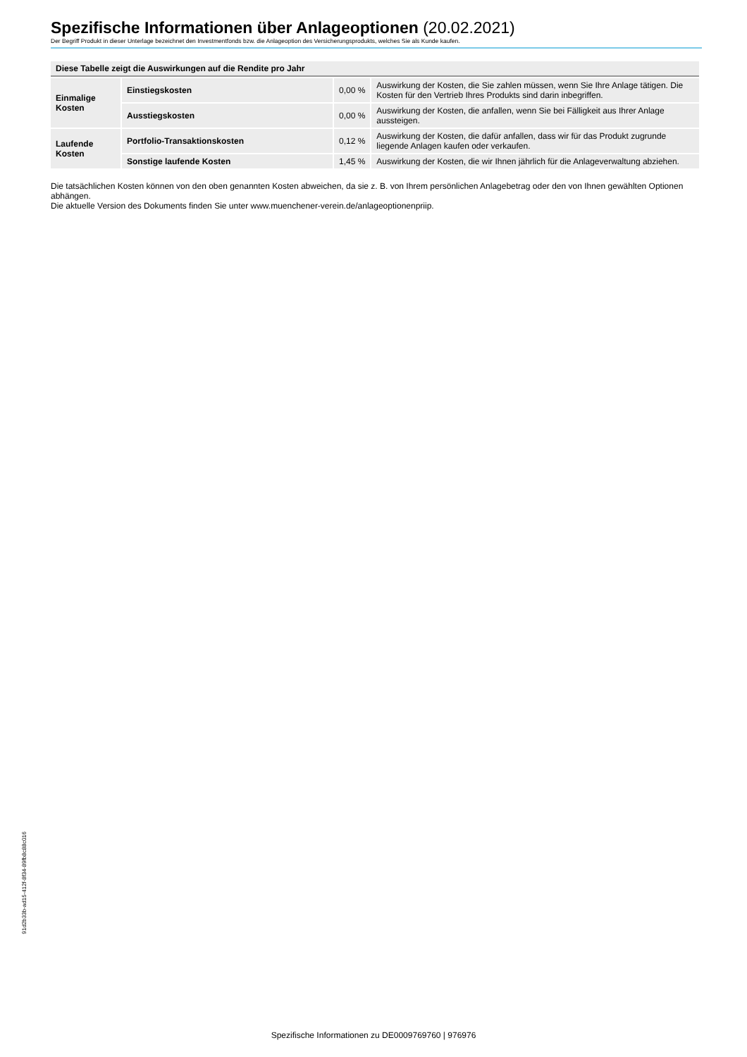Spezifische Informationen über Anlageoptionen (20.02.2021)
Der Begriff Produkt in dieser Unterlage bezeichnet den Investmentfonds bzw. die Anlageoption des Versicherungsprodukts, welches Sie als Kunde kaufen.
| Diese Tabelle zeigt die Auswirkungen auf die Rendite pro Jahr | | | |
| --- | --- | --- | --- |
| Einmalige Kosten | Einstiegskosten | 0,00 % | Auswirkung der Kosten, die Sie zahlen müssen, wenn Sie Ihre Anlage tätigen. Die Kosten für den Vertrieb Ihres Produkts sind darin inbegriffen. |
| | Ausstiegskosten | 0,00 % | Auswirkung der Kosten, die anfallen, wenn Sie bei Fälligkeit aus Ihrer Anlage aussteigen. |
| Laufende Kosten | Portfolio-Transaktionskosten | 0,12 % | Auswirkung der Kosten, die dafür anfallen, dass wir für das Produkt zugrunde liegende Anlagen kaufen oder verkaufen. |
| | Sonstige laufende Kosten | 1,45 % | Auswirkung der Kosten, die wir Ihnen jährlich für die Anlageverwaltung abziehen. |
Die tatsächlichen Kosten können von den oben genannten Kosten abweichen, da sie z. B. von Ihrem persönlichen Anlagebetrag oder den von Ihnen gewählten Optionen abhängen.
Die aktuelle Version des Dokuments finden Sie unter www.muenchener-verein.de/anlageoptionenpriip.
91d2b33b-ad15-412f-8f34-89fb8c88c016
Spezifische Informationen zu DE0009769760 | 976976